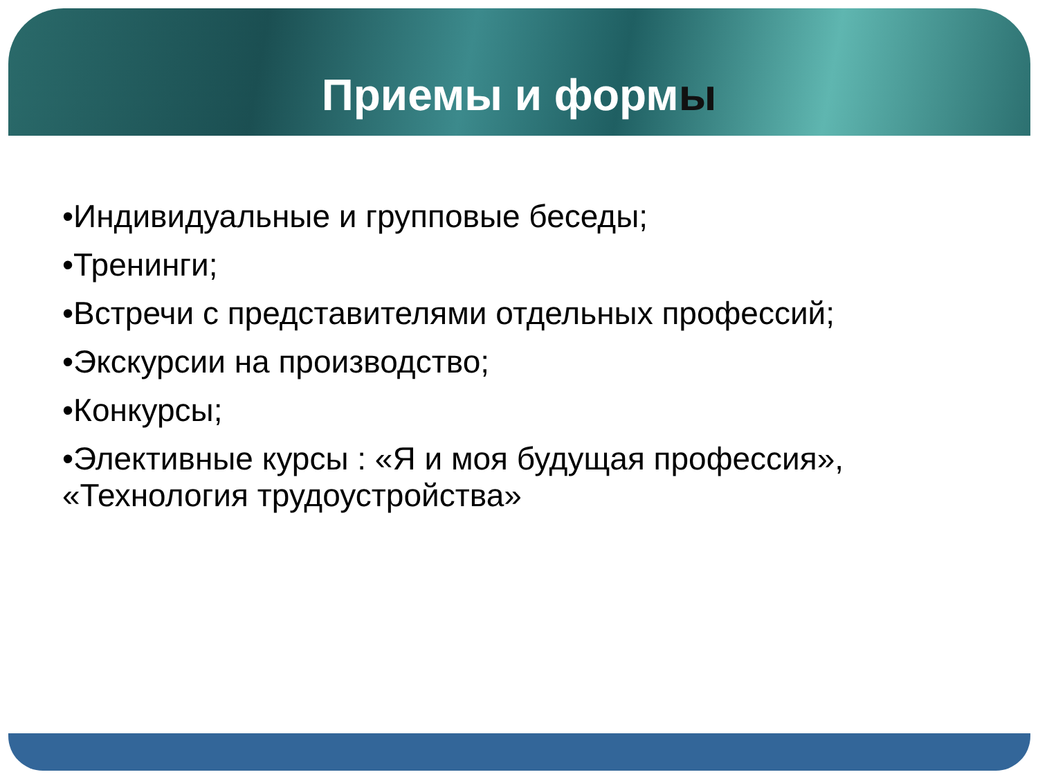Приемы и формы
•Индивидуальные и групповые беседы;
•Тренинги;
•Встречи с представителями отдельных профессий;
•Экскурсии на производство;
•Конкурсы;
•Элективные курсы : «Я и моя будущая профессия», «Технология трудоустройства»